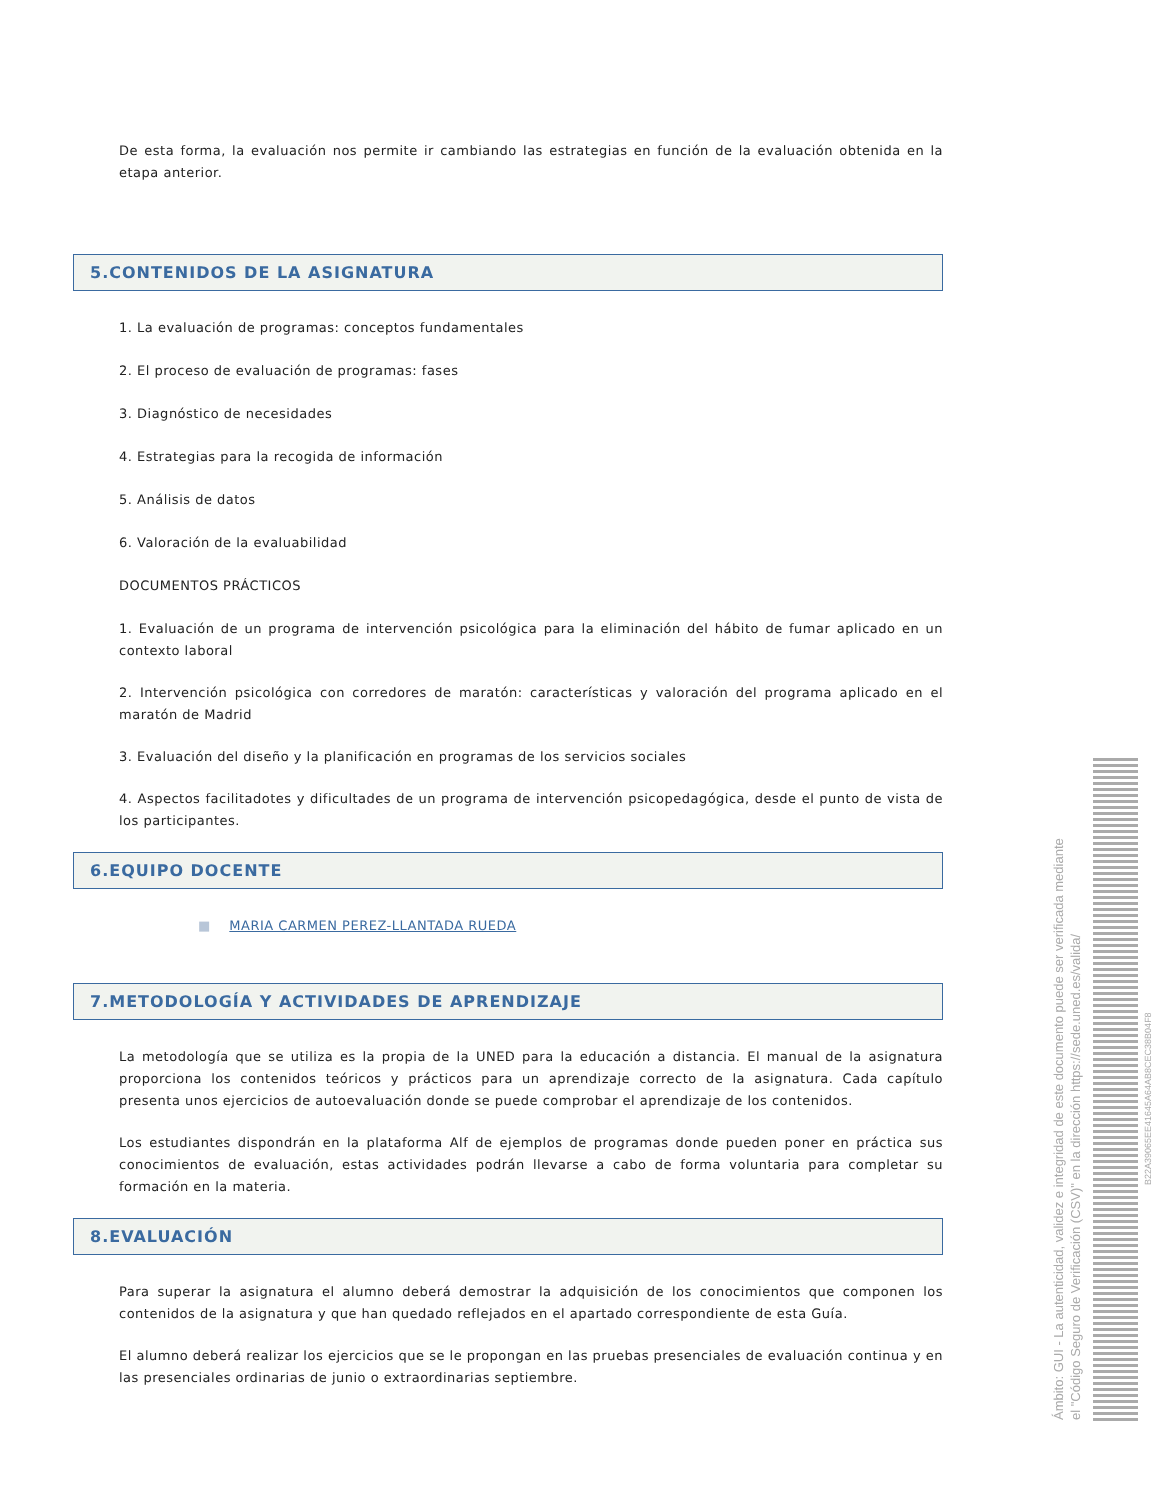De esta forma, la evaluación nos permite ir cambiando las estrategias en función de la evaluación obtenida en la etapa anterior.
5.CONTENIDOS DE LA ASIGNATURA
1. La evaluación de programas: conceptos fundamentales
2. El proceso de evaluación de programas: fases
3. Diagnóstico de necesidades
4. Estrategias para la recogida de información
5. Análisis de datos
6. Valoración de la evaluabilidad
DOCUMENTOS PRÁCTICOS
1. Evaluación de un programa de intervención psicológica para la eliminación del hábito de fumar aplicado en un contexto laboral
2. Intervención psicológica con corredores de maratón: características y valoración del programa aplicado en el maratón de Madrid
3. Evaluación del diseño y la planificación en programas de los servicios sociales
4. Aspectos facilitadotes y dificultades de un programa de intervención psicopedagógica, desde el punto de vista de los participantes.
6.EQUIPO DOCENTE
■ MARIA CARMEN PEREZ-LLANTADA RUEDA
7.METODOLOGÍA Y ACTIVIDADES DE APRENDIZAJE
La metodología que se utiliza es la propia de la UNED para la educación a distancia. El manual de la asignatura proporciona los contenidos teóricos y prácticos para un aprendizaje correcto de la asignatura. Cada capítulo presenta unos ejercicios de autoevaluación donde se puede comprobar el aprendizaje de los contenidos.
Los estudiantes dispondrán en la plataforma Alf de ejemplos de programas donde pueden poner en práctica sus conocimientos de evaluación, estas actividades podrán llevarse a cabo de forma voluntaria para completar su formación en la materia.
8.EVALUACIÓN
Para superar la asignatura el alumno deberá demostrar la adquisición de los conocimientos que componen los contenidos de la asignatura y que han quedado reflejados en el apartado correspondiente de esta Guía.
El alumno deberá realizar los ejercicios que se le propongan en las pruebas presenciales de evaluación continua y en las presenciales ordinarias de junio o extraordinarias septiembre.
Ámbito: GUI - La autenticidad, validez e integridad de este documento puede ser verificada mediante
el "Código Seguro de Verificación (CSV)" en la dirección https://sede.uned.es/valida/
B22A39065EE41645A64AB8CEC38B04F8